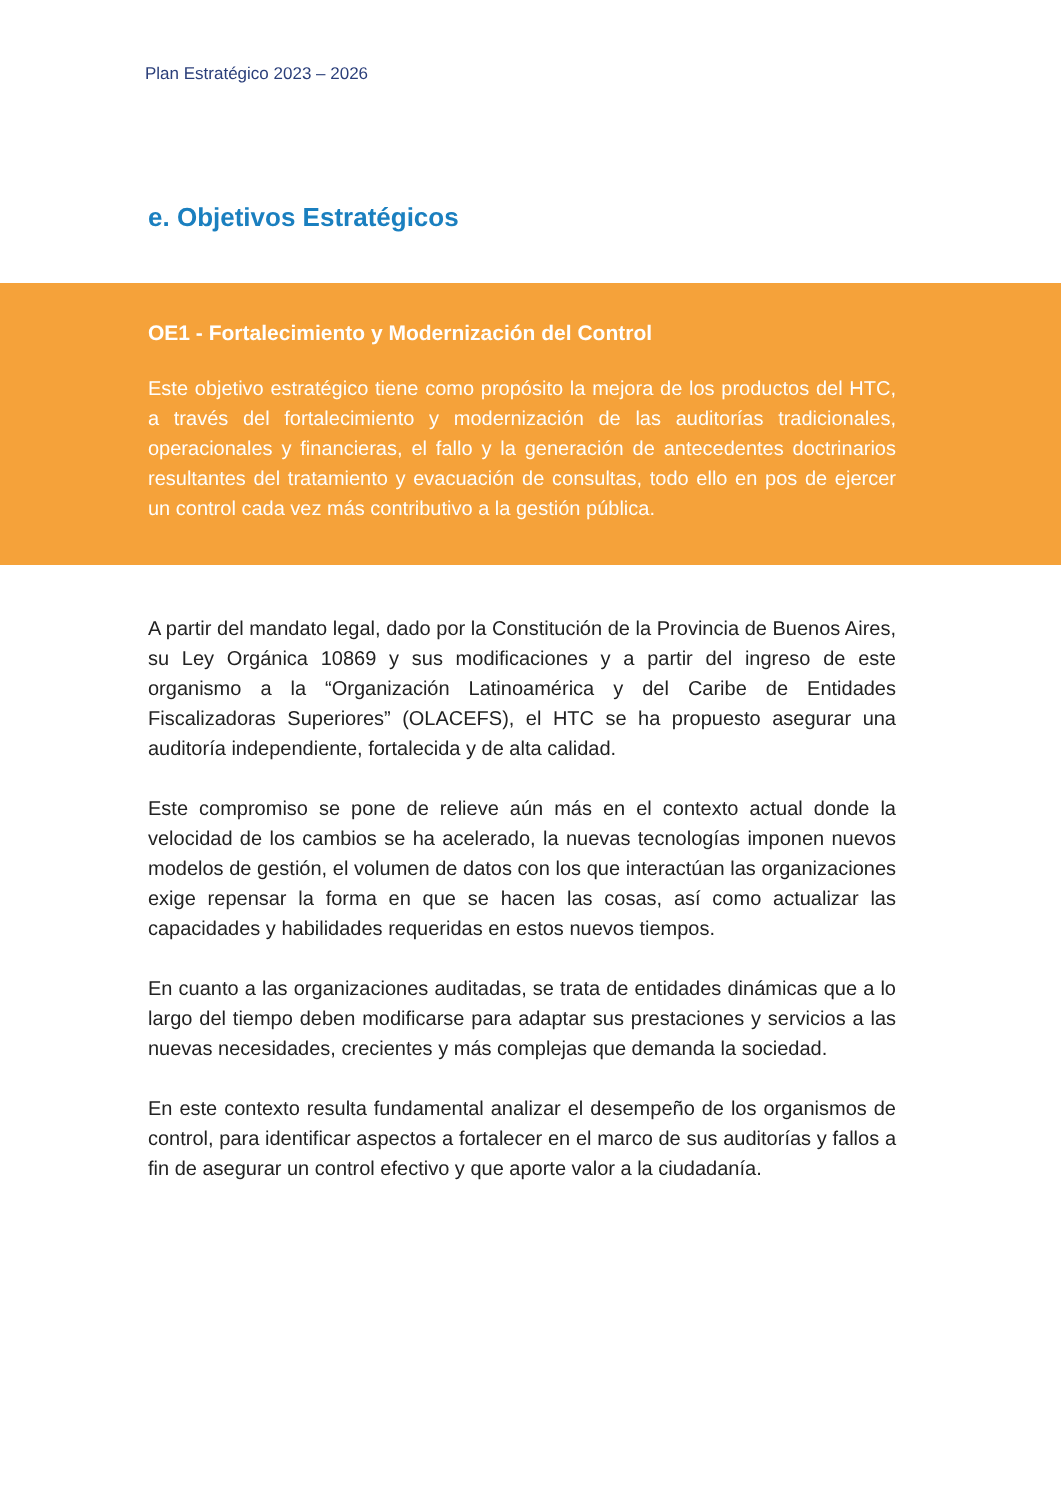Plan Estratégico 2023 – 2026
e. Objetivos Estratégicos
OE1 - Fortalecimiento y Modernización del Control
Este objetivo estratégico tiene como propósito la mejora de los productos del HTC, a través del fortalecimiento y modernización de las auditorías tradicionales, operacionales y financieras, el fallo y la generación de antecedentes doctrinarios resultantes del tratamiento y evacuación de consultas, todo ello en pos de ejercer un control cada vez más contributivo a la gestión pública.
A partir del mandato legal, dado por la Constitución de la Provincia de Buenos Aires, su Ley Orgánica 10869 y sus modificaciones y a partir del ingreso de este organismo a la “Organización Latinoamérica y del Caribe de Entidades Fiscalizadoras Superiores” (OLACEFS), el HTC se ha propuesto asegurar una auditoría independiente, fortalecida y de alta calidad.
Este compromiso se pone de relieve aún más en el contexto actual donde la velocidad de los cambios se ha acelerado, la nuevas tecnologías imponen nuevos modelos de gestión, el volumen de datos con los que interactúan las organizaciones exige repensar la forma en que se hacen las cosas, así como actualizar las capacidades y habilidades requeridas en estos nuevos tiempos.
En cuanto a las organizaciones auditadas, se trata de entidades dinámicas que a lo largo del tiempo deben modificarse para adaptar sus prestaciones y servicios a las nuevas necesidades, crecientes y más complejas que demanda la sociedad.
En este contexto resulta fundamental analizar el desempeño de los organismos de control, para identificar aspectos a fortalecer en el marco de sus auditorías y fallos a fin de asegurar un control efectivo y que aporte valor a la ciudadanía.